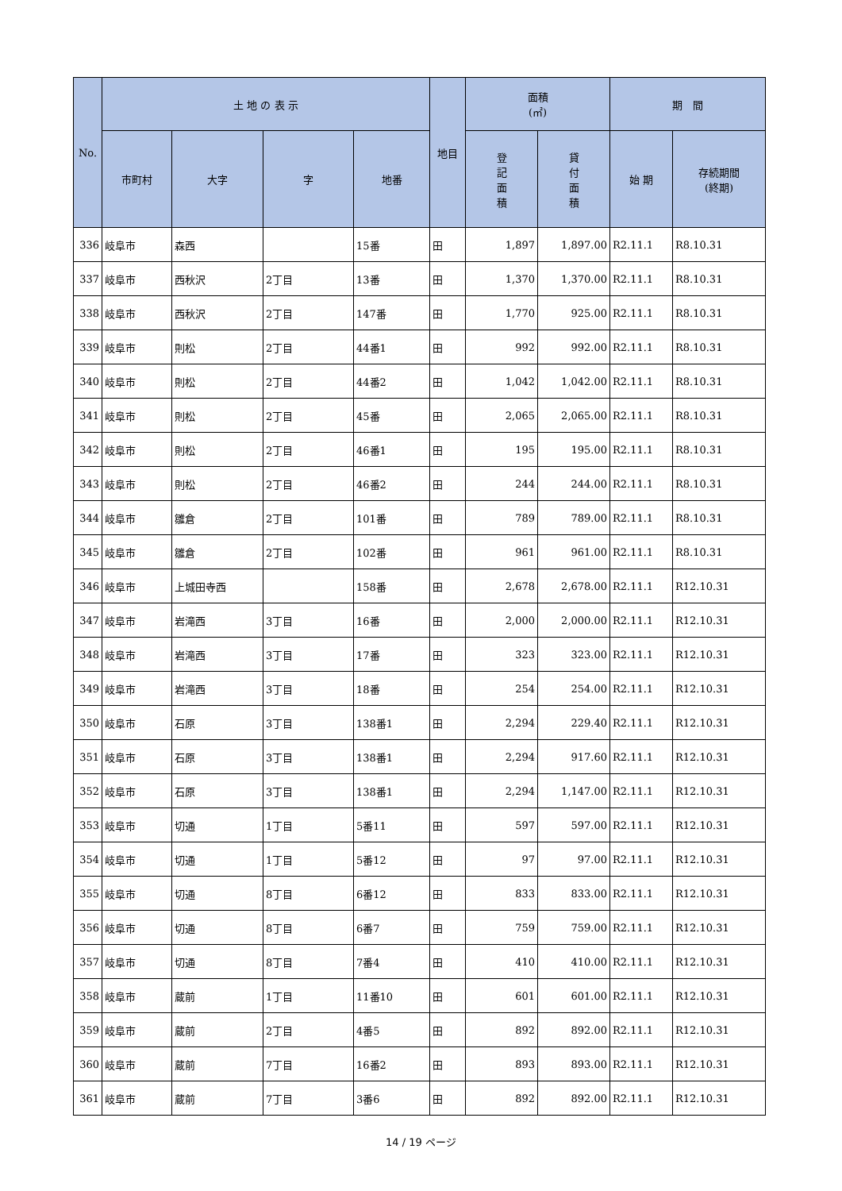| No. | 土 地 の 表 示 | | | | 地目 | 面積 (㎡) | | 期 間 | |
| --- | --- | --- | --- | --- | --- | --- | --- | --- | --- |
| | 市町村 | 大字 | 字 | 地番 | | 登 記 面 積 | 貸 付 面 積 | 始 期 | 存続期間 (終期) |
| 336 | 岐阜市 | 森西 | | 15番 | 田 | 1,897 | 1,897.00 | R2.11.1 | R8.10.31 |
| 337 | 岐阜市 | 西秋沢 | 2丁目 | 13番 | 田 | 1,370 | 1,370.00 | R2.11.1 | R8.10.31 |
| 338 | 岐阜市 | 西秋沢 | 2丁目 | 147番 | 田 | 1,770 | 925.00 | R2.11.1 | R8.10.31 |
| 339 | 岐阜市 | 則松 | 2丁目 | 44番1 | 田 | 992 | 992.00 | R2.11.1 | R8.10.31 |
| 340 | 岐阜市 | 則松 | 2丁目 | 44番2 | 田 | 1,042 | 1,042.00 | R2.11.1 | R8.10.31 |
| 341 | 岐阜市 | 則松 | 2丁目 | 45番 | 田 | 2,065 | 2,065.00 | R2.11.1 | R8.10.31 |
| 342 | 岐阜市 | 則松 | 2丁目 | 46番1 | 田 | 195 | 195.00 | R2.11.1 | R8.10.31 |
| 343 | 岐阜市 | 則松 | 2丁目 | 46番2 | 田 | 244 | 244.00 | R2.11.1 | R8.10.31 |
| 344 | 岐阜市 | 雛倉 | 2丁目 | 101番 | 田 | 789 | 789.00 | R2.11.1 | R8.10.31 |
| 345 | 岐阜市 | 雛倉 | 2丁目 | 102番 | 田 | 961 | 961.00 | R2.11.1 | R8.10.31 |
| 346 | 岐阜市 | 上城田寺西 | | 158番 | 田 | 2,678 | 2,678.00 | R2.11.1 | R12.10.31 |
| 347 | 岐阜市 | 岩滝西 | 3丁目 | 16番 | 田 | 2,000 | 2,000.00 | R2.11.1 | R12.10.31 |
| 348 | 岐阜市 | 岩滝西 | 3丁目 | 17番 | 田 | 323 | 323.00 | R2.11.1 | R12.10.31 |
| 349 | 岐阜市 | 岩滝西 | 3丁目 | 18番 | 田 | 254 | 254.00 | R2.11.1 | R12.10.31 |
| 350 | 岐阜市 | 石原 | 3丁目 | 138番1 | 田 | 2,294 | 229.40 | R2.11.1 | R12.10.31 |
| 351 | 岐阜市 | 石原 | 3丁目 | 138番1 | 田 | 2,294 | 917.60 | R2.11.1 | R12.10.31 |
| 352 | 岐阜市 | 石原 | 3丁目 | 138番1 | 田 | 2,294 | 1,147.00 | R2.11.1 | R12.10.31 |
| 353 | 岐阜市 | 切通 | 1丁目 | 5番11 | 田 | 597 | 597.00 | R2.11.1 | R12.10.31 |
| 354 | 岐阜市 | 切通 | 1丁目 | 5番12 | 田 | 97 | 97.00 | R2.11.1 | R12.10.31 |
| 355 | 岐阜市 | 切通 | 8丁目 | 6番12 | 田 | 833 | 833.00 | R2.11.1 | R12.10.31 |
| 356 | 岐阜市 | 切通 | 8丁目 | 6番7 | 田 | 759 | 759.00 | R2.11.1 | R12.10.31 |
| 357 | 岐阜市 | 切通 | 8丁目 | 7番4 | 田 | 410 | 410.00 | R2.11.1 | R12.10.31 |
| 358 | 岐阜市 | 蔵前 | 1丁目 | 11番10 | 田 | 601 | 601.00 | R2.11.1 | R12.10.31 |
| 359 | 岐阜市 | 蔵前 | 2丁目 | 4番5 | 田 | 892 | 892.00 | R2.11.1 | R12.10.31 |
| 360 | 岐阜市 | 蔵前 | 7丁目 | 16番2 | 田 | 893 | 893.00 | R2.11.1 | R12.10.31 |
| 361 | 岐阜市 | 蔵前 | 7丁目 | 3番6 | 田 | 892 | 892.00 | R2.11.1 | R12.10.31 |
14 / 19 ページ